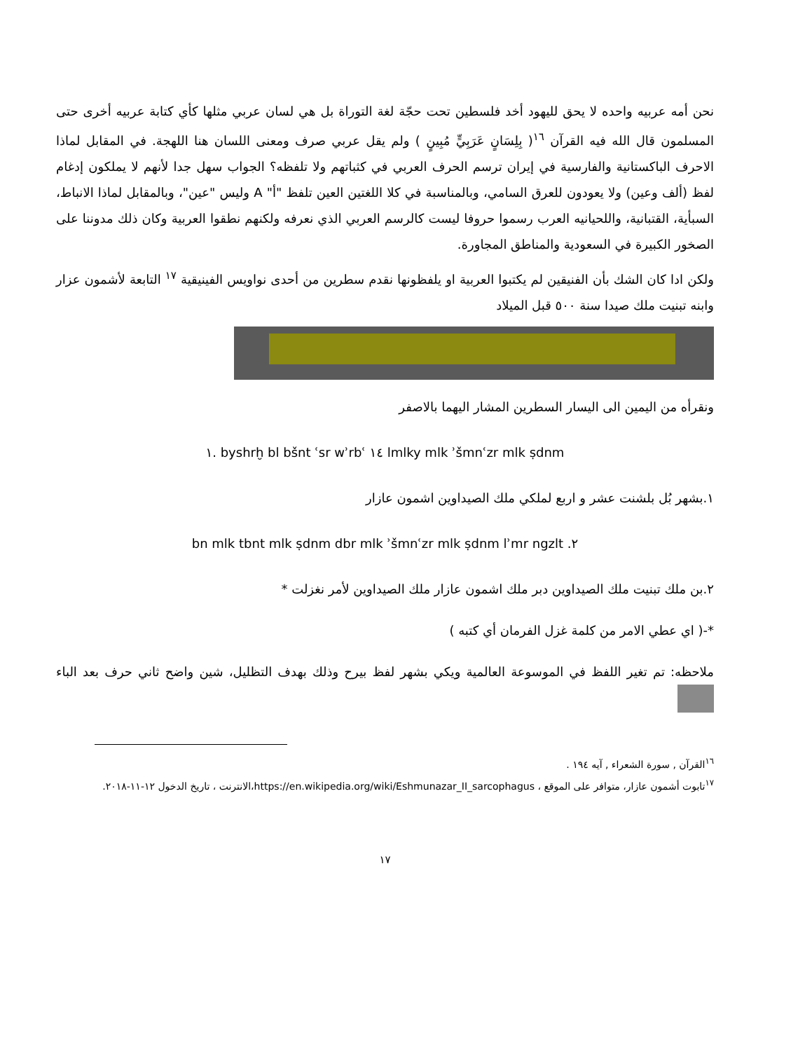نحن أمه عربيه واحده لا يحق لليهود أخد فلسطين تحت حجّة لغة التوراة بل هي لسان عربي مثلها كأي كتابة عربيه أخرى حتى المسلمون قال الله فيه القرآن <sup>١٦</sup>( بِلِسَانٍ عَرَبِيٍّ مُبِينٍ ) ولم يقل عربي صرف ومعنى اللسان هنا اللهجة. في المقابل لماذا الاحرف الباكستانية والفارسية في إيران ترسم الحرف العربي في كثباتهم ولا تلفظه؟ الجواب سهل جدا لأنهم لا يملكون إدغام لفظ (ألف وعين) ولا يعودون للعرق السامي، وبالمناسبة في كلا اللغتين العين تلفظ "أ" A وليس "عين"، وبالمقابل لماذا الانباط، السبأية، القتبانية، واللحيانيه العرب رسموا حروفا ليست كالرسم العربي الذي نعرفه ولكنهم نطقوا العربية وكان ذلك مدوننا على الصخور الكبيرة في السعودية والمناطق المجاورة.
ولكن ادا كان الشك بأن الفنيقين لم يكتبوا العربية او يلفظونها نقدم سطرين من أحدى نواويس الفينيقية <sup>١٧</sup> التابعة لأشمون عزار وابنه تبنيت ملك صيدا سنة ٥٠٠ قبل الميلاد
ونقرأه من اليمين الى اليسار السطرين المشار اليهما بالاصفر
١. byshrḫ bl bšnt ʿsr wʾrbʿ ١٤ lmlky mlk ʾšmnʿzr mlk ṣdnm
١.بشهر بُل بلشنت عشر و اربع لملكي ملك الصيداوين اشمون عازار
bn mlk tbnt mlk ṣdnm dbr mlk ʾšmnʿzr mlk ṣdnm lʾmr ngzlt .٢
٢.بن ملك تبنيت ملك الصيداوين دبر ملك اشمون عازار ملك الصيداوين لأمر نغزلت *
*-( اي عطي الامر من كلمة غزل الفرمان أي كتبه )
ملاحظه: تم تغير اللفظ في الموسوعة العالمية ويكي بشهر لفظ بيرح وذلك بهدف التظليل، شين واضح ثاني حرف بعد الباء
<sup>١٦</sup> القرآن , سورة الشعراء , آيه ١٩٤ .
<sup>١٧</sup> تابوت أشمون عازار، متوافر على الموقع ، https://en.wikipedia.org/wiki/Eshmunazar_II_sarcophagus،الانترنت ، تاريخ الدخول ١٢-١١-٢٠١٨.
١٧